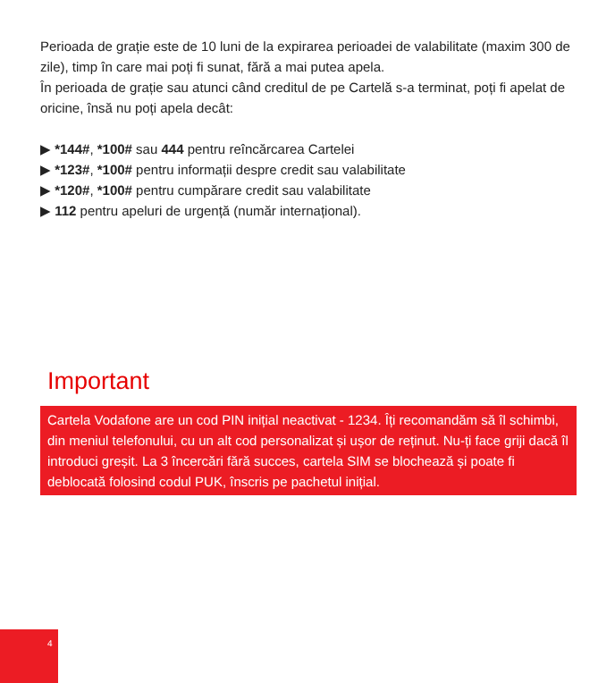Perioada de grație este de 10 luni de la expirarea perioadei de valabilitate (maxim 300 de zile), timp în care mai poți fi sunat, fără a mai putea apela.
În perioada de grație sau atunci când creditul de pe Cartelă s-a terminat, poți fi apelat de oricine, însă nu poți apela decât:
▶ *144#, *100# sau 444 pentru reîncărcarea Cartelei
▶ *123#, *100# pentru informații despre credit sau valabilitate
▶ *120#, *100# pentru cumpărare credit sau valabilitate
▶ 112 pentru apeluri de urgență (număr internațional).
Important
Cartela Vodafone are un cod PIN inițial neactivat - 1234. Îți recomandăm să îl schimbi, din meniul telefonului, cu un alt cod personalizat și ușor de reținut. Nu-ți face griji dacă îl introduci greșit. La 3 încercări fără succes, cartela SIM se blochează și poate fi deblocată folosind codul PUK, înscris pe pachetul inițial.
4